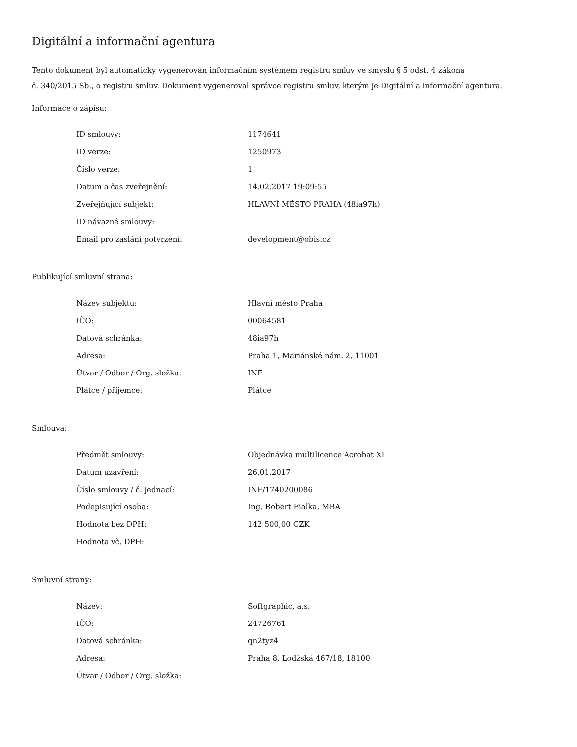Digitální a informační agentura
Tento dokument byl automaticky vygenerován informačním systémem registru smluv ve smyslu § 5 odst. 4 zákona
č. 340/2015 Sb., o registru smluv. Dokument vygeneroval správce registru smluv, kterým je Digitální a informační agentura.
Informace o zápisu:
| ID smlouvy: | 1174641 |
| ID verze: | 1250973 |
| Číslo verze: | 1 |
| Datum a čas zveřejnění: | 14.02.2017 19:09:55 |
| Zveřejňující subjekt: | HLAVNÍ MĚSTO PRAHA (48ia97h) |
| ID návazné smlouvy: | |
| Email pro zaslání potvrzení: | development@obis.cz |
Publikující smluvní strana:
| Název subjektu: | Hlavní město Praha |
| IČO: | 00064581 |
| Datová schránka: | 48ia97h |
| Adresa: | Praha 1, Mariánské nám. 2, 11001 |
| Útvar / Odbor / Org. složka: | INF |
| Plátce / příjemce: | Plátce |
Smlouva:
| Předmět smlouvy: | Objednávka multilicence Acrobat XI |
| Datum uzavření: | 26.01.2017 |
| Číslo smlouvy / č. jednací: | INF/1740200086 |
| Podepisující osoba: | Ing. Robert Fialka, MBA |
| Hodnota bez DPH: | 142 500,00 CZK |
| Hodnota vč. DPH: | |
Smluvní strany:
| Název: | Softgraphic, a.s. |
| IČO: | 24726761 |
| Datová schránka: | qn2tyz4 |
| Adresa: | Praha 8, Lodžská 467/18, 18100 |
| Útvar / Odbor / Org. složka: | |